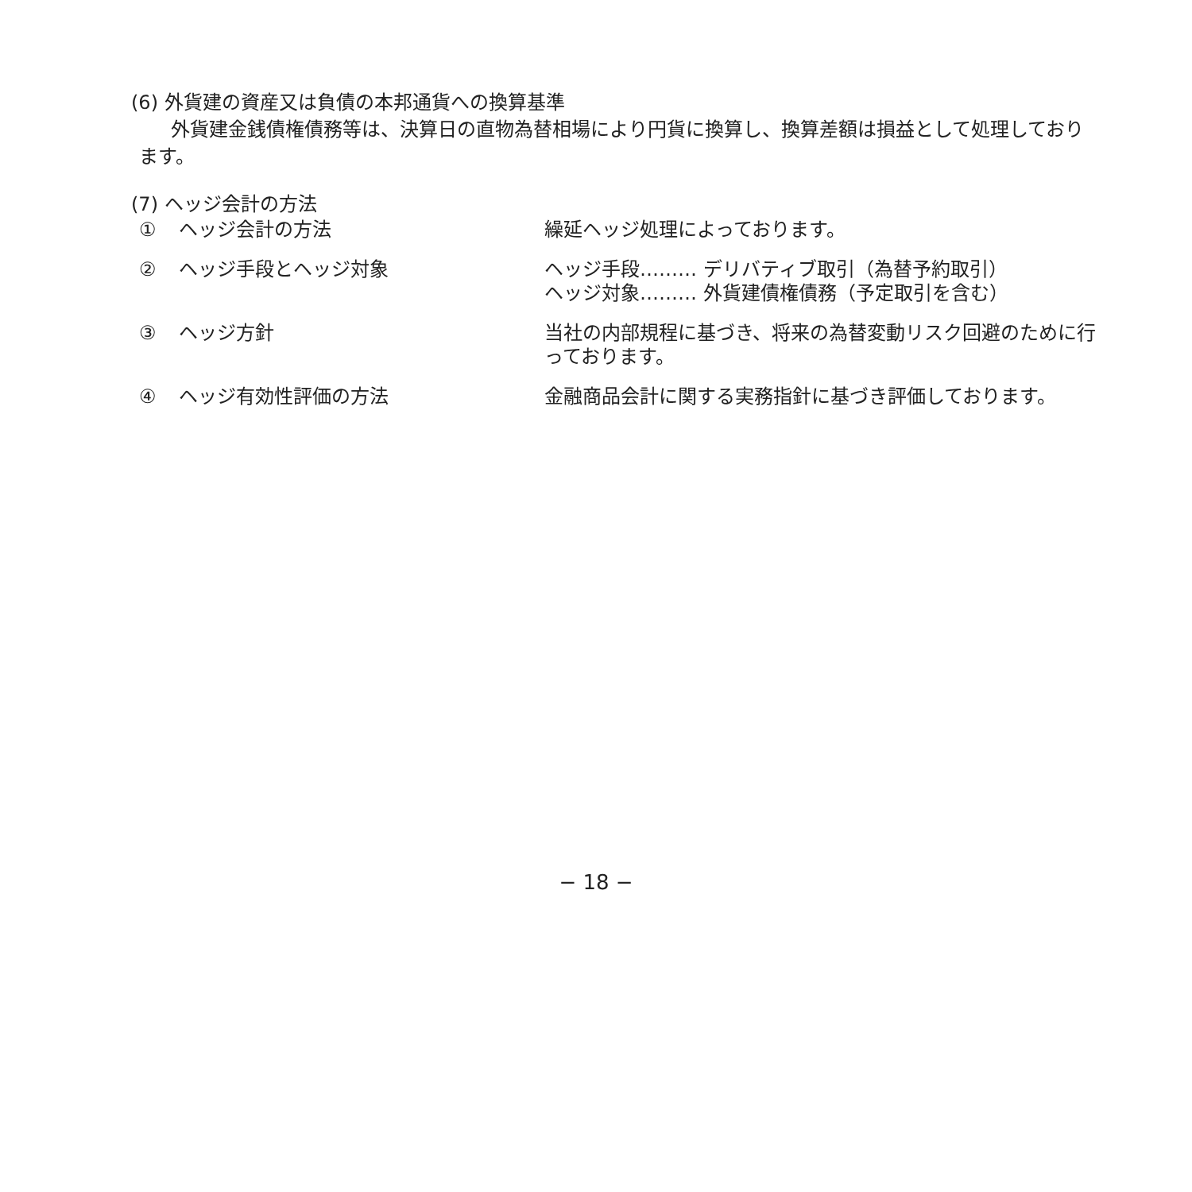(6) 外貨建の資産又は負債の本邦通貨への換算基準
外貨建金銭債権債務等は、決算日の直物為替相場により円貨に換算し、換算差額は損益として処理しております。
(7) ヘッジ会計の方法
| ① | ヘッジ会計の方法 | 繰延ヘッジ処理によっております。 |
| ② | ヘッジ手段とヘッジ対象 | ヘッジ手段……… デリバティブ取引（為替予約取引） ヘッジ対象……… 外貨建債権債務（予定取引を含む） |
| ③ | ヘッジ方針 | 当社の内部規程に基づき、将来の為替変動リスク回避のために行っております。 |
| ④ | ヘッジ有効性評価の方法 | 金融商品会計に関する実務指針に基づき評価しております。 |
− 18 −